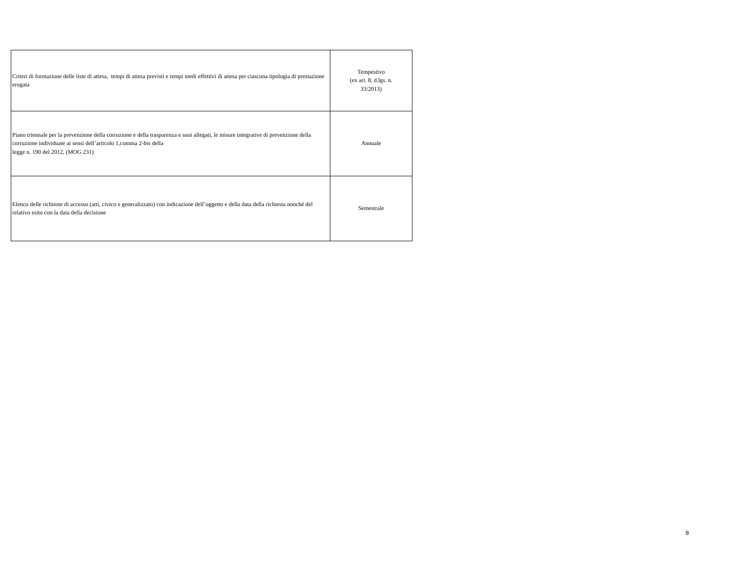| Criteri di formazione delle liste di attesa, tempi di attesa previsti e tempi medi effettivi di attesa per ciascuna tipologia di prestazione erogata | Tempestivo (ex art. 8, d.lgs. n. 33/2013) |
| Piano triennale per la prevenzione della corruzione e della trasparenza e suoi allegati, le misure integrative di prevenzione della corruzione individuate ai sensi dell’articolo 1,comma 2-bis della legge n. 190 del 2012, (MOG 231) | Annuale |
| Elenco delle richieste di accesso (atti, civico e generalizzato) con indicazione dell’oggetto e della data della richiesta nonché del relativo esito con la data della decisione | Semestrale |
8